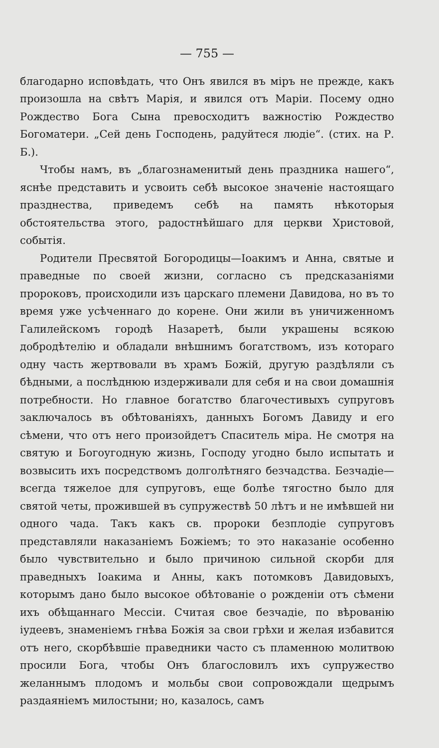— 755 —
благодарно исповѣдать, что Онъ явился въ міръ не прежде, какъ произошла на свѣтъ Марія, и явился отъ Маріи. Посему одно Рождество Бога Сына превосходитъ важностію Рождество Богоматери. „Сей день Господень, радуйтеся людіе“. (стих. на Р. Б.).
Чтобы намъ, въ „благознаменитый день праздника нашего“, яснѣе представить и усвоить себѣ высокое значеніе настоящаго празднества, приведемъ себѣ на память нѣкоторыя обстоятельства этого, радостнѣйшаго для церкви Христовой, событія.
Родители Пресвятой Богородицы—Іоакимъ и Анна, святые и праведные по своей жизни, согласно съ предсказаніями пророковъ, происходили изъ царскаго племени Давидова, но въ то время уже усѣченнаго до корене. Они жили въ уничиженномъ Галилейскомъ городѣ Назаретѣ, были украшены всякою добродѣтелію и обладали внѣшнимъ богатствомъ, изъ котораго одну часть жертвовали въ храмъ Божій, другую раздѣляли съ бѣдными, а послѣднюю издерживали для себя и на свои домашнія потребности. Но главное богатство благочестивыхъ супруговъ заключалось въ обѣтованіяхъ, данныхъ Богомъ Давиду и его сѣмени, что отъ него произойдетъ Спаситель міра. Не смотря на святую и Богоугодную жизнь, Господу угодно было испытать и возвысить ихъ посредствомъ долголѣтняго безчадства. Безчадіе—всегда тяжелое для супруговъ, еще болѣе тягостно было для святой четы, прожившей въ супружествѣ 50 лѣтъ и не имѣвшей ни одного чада. Такъ какъ св. пророки безплодіе супруговъ представляли наказаніемъ Божіемъ; то это наказаніе особенно было чувствительно и было причиною сильной скорби для праведныхъ Іоакима и Анны, какъ потомковъ Давидовыхъ, которымъ дано было высокое обѣтованіе о рожденіи отъ сѣмени ихъ обѣщаннаго Мессіи. Считая свое безчадіе, по вѣрованію іудеевъ, знаменіемъ гнѣва Божія за свои грѣхи и желая избавится отъ него, скорбѣвшіе праведники часто съ пламенною молитвою просили Бога, чтобы Онъ благословилъ ихъ супружество желаннымъ плодомъ и мольбы свои сопровождали щедрымъ раздаяніемъ милостыни; но, казалось, самъ